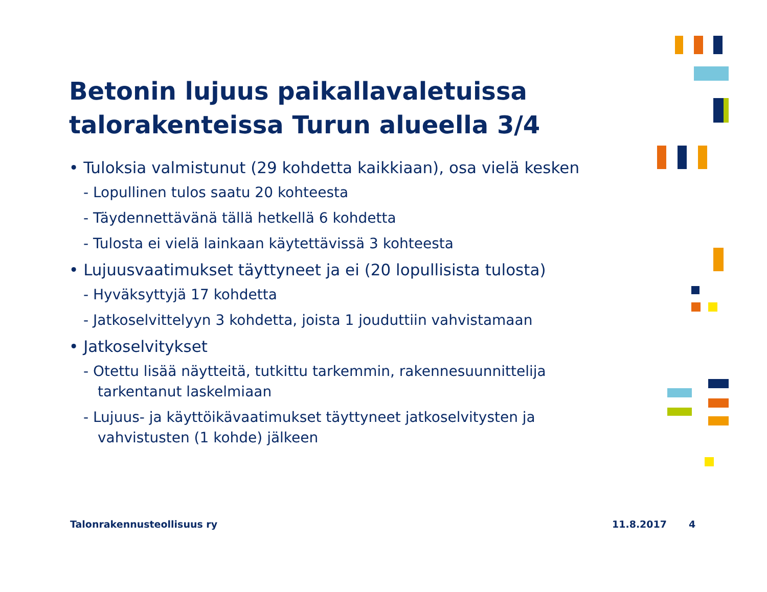Betonin lujuus paikallavaletuissa talorakenteissa Turun alueella 3/4
• Tuloksia valmistunut (29 kohdetta kaikkiaan), osa vielä kesken
- Lopullinen tulos saatu 20 kohteesta
- Täydennettävänä tällä hetkellä 6 kohdetta
- Tulosta ei vielä lainkaan käytettävissä 3 kohteesta
• Lujuusvaatimukset täyttyneet ja ei (20 lopullisista tulosta)
- Hyväksyttyjä 17 kohdetta
- Jatkoselvittelyyn 3 kohdetta, joista 1 jouduttiin vahvistamaan
• Jatkoselvitykset
- Otettu lisää näytteitä, tutkittu tarkemmin, rakennesuunnittelija tarkentanut laskelmiaan
- Lujuus- ja käyttöikävaatimukset täyttyneet jatkoselvitysten ja vahvistusten (1 kohde) jälkeen
Talonrakennusteollisuus ry 11.8.2017 4